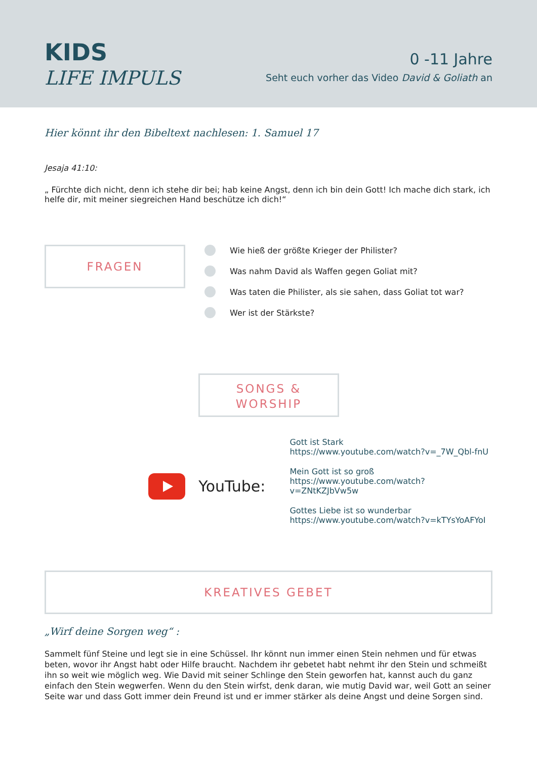KIDS
LIFE IMPULS
0 -11 Jahre
Seht euch vorher das Video David & Goliath an
Hier könnt ihr den Bibeltext nachlesen: 1. Samuel 17
Jesaja 41:10:
„ Fürchte dich nicht, denn ich stehe dir bei; hab keine Angst, denn ich bin dein Gott! Ich mache dich stark, ich helfe dir, mit meiner siegreichen Hand beschütze ich dich!“
FRAGEN
Wie hieß der größte Krieger der Philister?
Was nahm David als Waffen gegen Goliat mit?
Was taten die Philister, als sie sahen, dass Goliat tot war?
Wer ist der Stärkste?
SONGS &
WORSHIP
YouTube:
Gott ist Stark
https://www.youtube.com/watch?v=_7W_Qbl-fnU
Mein Gott ist so groß
https://www.youtube.com/watch?v=ZNtKZJbVw5w
Gottes Liebe ist so wunderbar
https://www.youtube.com/watch?v=kTYsYoAFYoI
KREATIVES GEBET
„Wirf deine Sorgen weg“ :
Sammelt fünf Steine und legt sie in eine Schüssel. Ihr könnt nun immer einen Stein nehmen und für etwas beten, wovor ihr Angst habt oder Hilfe braucht. Nachdem ihr gebetet habt nehmt ihr den Stein und schmeißt ihn so weit wie möglich weg. Wie David mit seiner Schlinge den Stein geworfen hat, kannst auch du ganz einfach den Stein wegwerfen. Wenn du den Stein wirfst, denk daran, wie mutig David war, weil Gott an seiner Seite war und dass Gott immer dein Freund ist und er immer stärker als deine Angst und deine Sorgen sind.